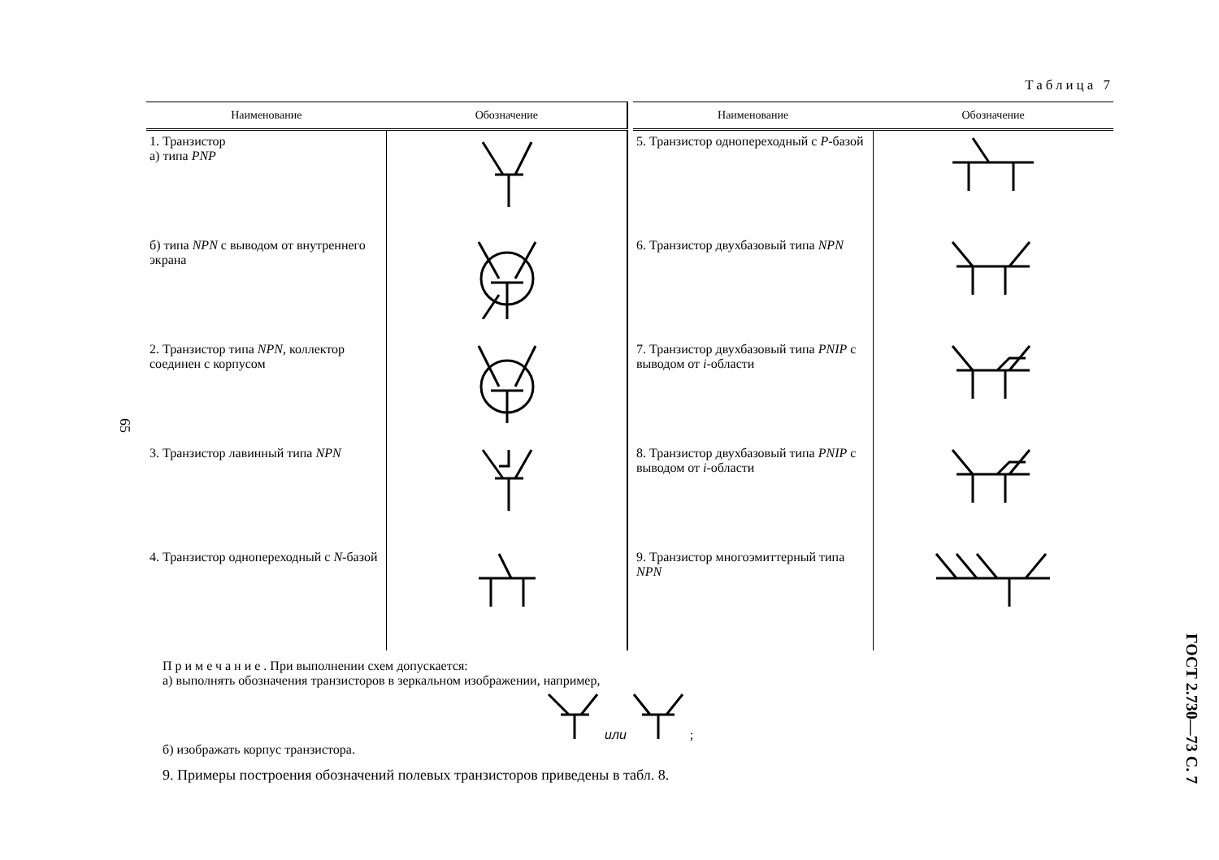65
Таблица 7
| Наименование | Обозначение |
| --- | --- |
| 1. Транзистор а) типа PNP | |
| б) типа NPN с выводом от внутреннего экрана | |
| 2. Транзистор типа NPN , коллектор соединен с корпусом | |
| 3. Транзистор лавинный типа NPN | |
| 4. Транзистор однопереходный с N -базой | |
| Наименование | Обозначение |
| --- | --- |
| 5. Транзистор однопереходный с Р -базой | |
| 6. Транзистор двухбазовый типа NPN | |
| 7. Транзистор двухбазовый типа PNIP с выводом от i -области | |
| 8. Транзистор двухбазовый типа PNIP с выводом от i -области | |
| 9. Транзистор многоэмиттерный типа NPN | |
Примечание. При выполнении схем допускается:
а) выполнять обозначения транзисторов в зеркальном изображении, например,
или ;
б) изображать корпус транзистора.
9. Примеры построения обозначений полевых транзисторов приведены в табл. 8.
ГОСТ 2.730—73 С. 7